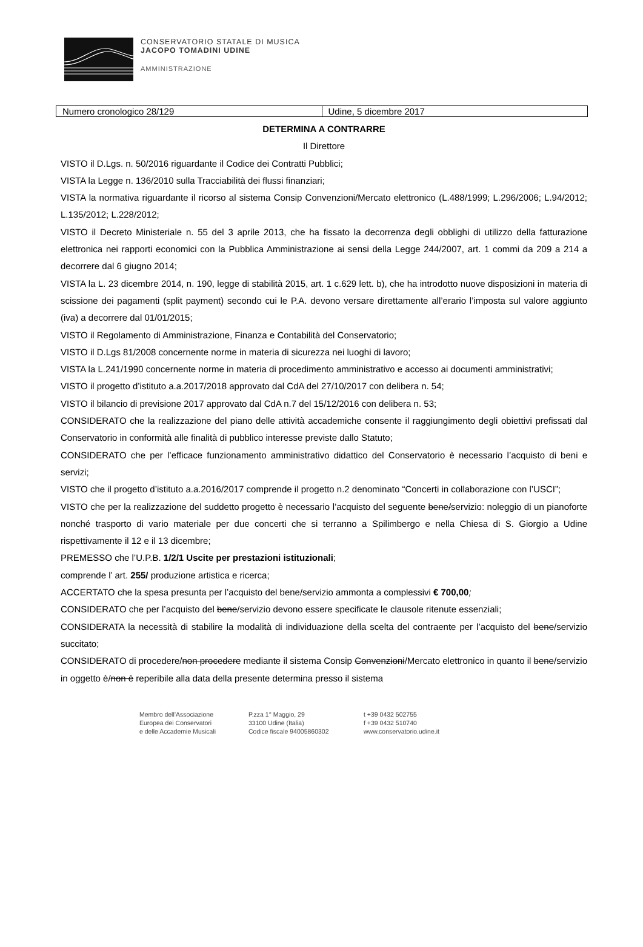CONSERVATORIO STATALE DI MUSICA
JACOPO TOMADINI UDINE
AMMINISTRAZIONE
| Numero cronologico 28/129 | Udine, 5 dicembre 2017 |
DETERMINA A CONTRARRE
Il Direttore
VISTO il D.Lgs. n. 50/2016 riguardante il Codice dei Contratti Pubblici;
VISTA la Legge n. 136/2010 sulla Tracciabilità dei flussi finanziari;
VISTA la normativa riguardante il ricorso al sistema Consip Convenzioni/Mercato elettronico (L.488/1999; L.296/2006; L.94/2012; L.135/2012; L.228/2012;
VISTO il Decreto Ministeriale n. 55 del 3 aprile 2013, che ha fissato la decorrenza degli obblighi di utilizzo della fatturazione elettronica nei rapporti economici con la Pubblica Amministrazione ai sensi della Legge 244/2007, art. 1 commi da 209 a 214 a decorrere dal 6 giugno 2014;
VISTA la L. 23 dicembre 2014, n. 190, legge di stabilità 2015, art. 1 c.629 lett. b), che ha introdotto nuove disposizioni in materia di scissione dei pagamenti (split payment) secondo cui le P.A. devono versare direttamente all’erario l’imposta sul valore aggiunto (iva) a decorrere dal 01/01/2015;
VISTO il Regolamento di Amministrazione, Finanza e Contabilità del Conservatorio;
VISTO il D.Lgs 81/2008 concernente norme in materia di sicurezza nei luoghi di lavoro;
VISTA la L.241/1990 concernente norme in materia di procedimento amministrativo e accesso ai documenti amministrativi;
VISTO il progetto d’istituto a.a.2017/2018 approvato dal CdA del 27/10/2017 con delibera n. 54;
VISTO il bilancio di previsione 2017 approvato dal CdA n.7 del 15/12/2016 con delibera n. 53;
CONSIDERATO che la realizzazione del piano delle attività accademiche consente il raggiungimento degli obiettivi prefissati dal Conservatorio in conformità alle finalità di pubblico interesse previste dallo Statuto;
CONSIDERATO che per l’efficace funzionamento amministrativo didattico del Conservatorio è necessario l’acquisto di beni e servizi;
VISTO che il progetto d’istituto a.a.2016/2017 comprende il progetto n.2 denominato “Concerti in collaborazione con l’USCI”;
VISTO che per la realizzazione del suddetto progetto è necessario l’acquisto del seguente bene/servizio: noleggio di un pianoforte nonché trasporto di vario materiale per due concerti che si terranno a Spilimbergo e nella Chiesa di S. Giorgio a Udine rispettivamente il 12 e il 13 dicembre;
PREMESSO che l’U.P.B. 1/2/1 Uscite per prestazioni istituzionali;
comprende l’ art. 255/ produzione artistica e ricerca;
ACCERTATO che la spesa presunta per l’acquisto del bene/servizio ammonta a complessivi € 700,00;
CONSIDERATO che per l’acquisto del bene/servizio devono essere specificate le clausole ritenute essenziali;
CONSIDERATA la necessità di stabilire la modalità di individuazione della scelta del contraente per l’acquisto del bene/servizio succitato;
CONSIDERATO di procedere/non procedere mediante il sistema Consip Convenzioni/Mercato elettronico in quanto il bene/servizio in oggetto è/non è reperibile alla data della presente determina presso il sistema
Membro dell’Associazione
Europea dei Conservatori
e delle Accademie Musicali
P.zza 1° Maggio, 29
33100 Udine (Italia)
Codice fiscale 94005860302
t +39 0432 502755
f +39 0432 510740
www.conservatorio.udine.it